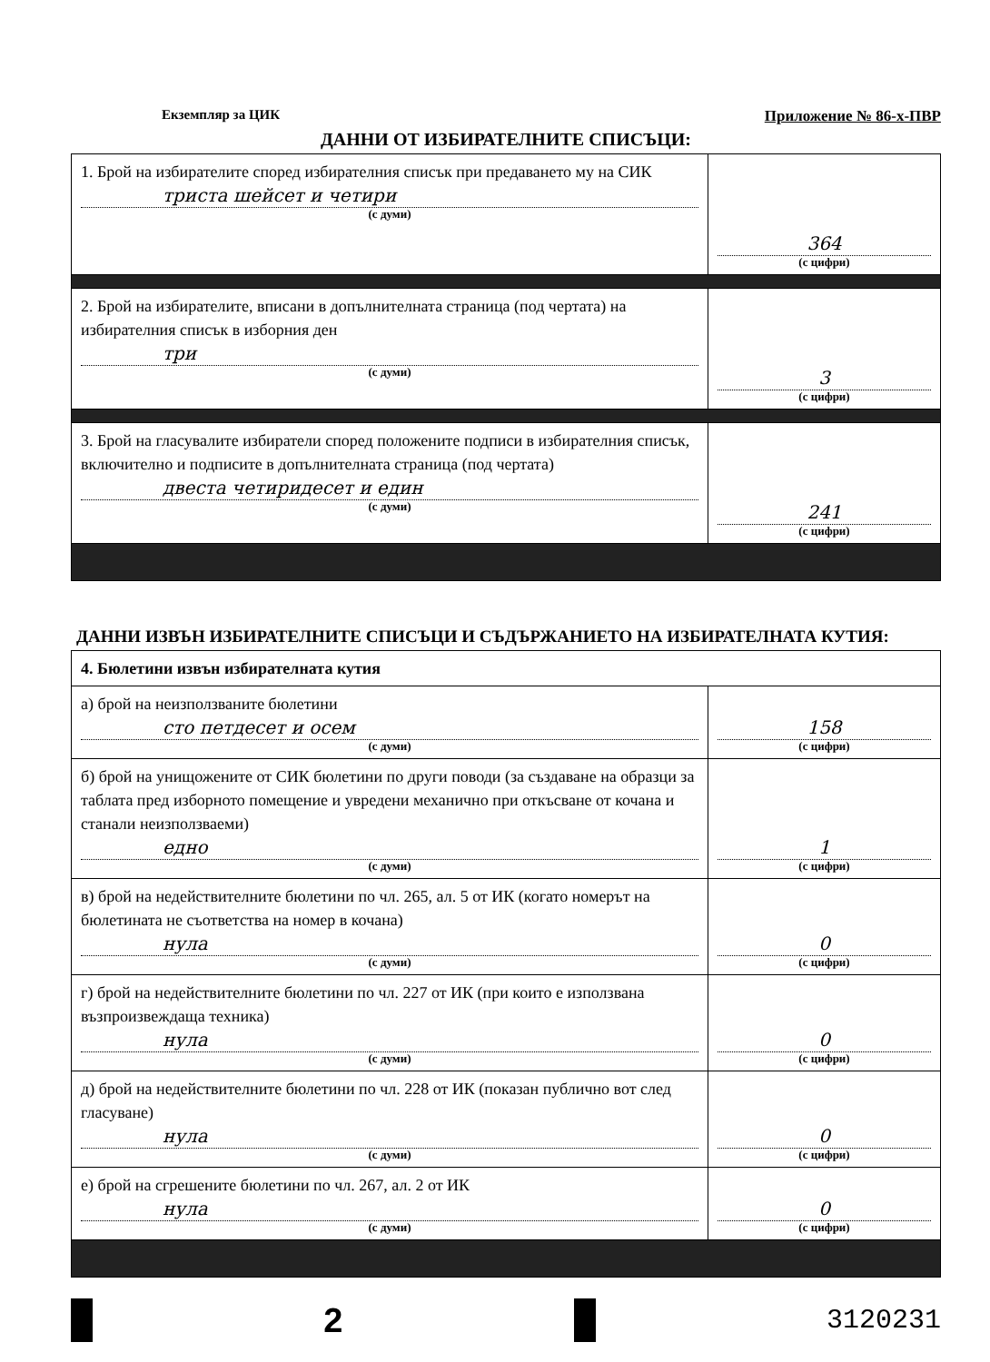Екземпляр за ЦИК Приложение № 86-х-ПВР
ДАННИ ОТ ИЗБИРАТЕЛНИТЕ СПИСЪЦИ:
| 1. Брой на избирателите според избирателния списък при предаването му на СИК триста шейсет и четири (с думи) | 364 (с цифри) |
| 2. Брой на избирателите, вписани в допълнителната страница (под чертата) на избирателния списък в изборния ден три (с думи) | 3 (с цифри) |
| 3. Брой на гласувалите избиратели според положените подписи в избирателния списък, включително и подписите в допълнителната страница (под чертата) двеста четиридесет и един (с думи) | 241 (с цифри) |
ДАННИ ИЗВЪН ИЗБИРАТЕЛНИТЕ СПИСЪЦИ И СЪДЪРЖАНИЕТО НА ИЗБИРАТЕЛНАТА КУТИЯ:
| 4. Бюлетини извън избирателната кутия | |
| а) брой на неизползваните бюлетини сто петдесет и осем (с думи) | 158 (с цифри) |
| б) брой на унищожените от СИК бюлетини по други поводи (за създаване на образци за таблата пред изборното помещение и увредени механично при откъсване от кочана и станали неизползваеми) едно (с думи) | 1 (с цифри) |
| в) брой на недействителните бюлетини по чл. 265, ал. 5 от ИК (когато номерът на бюлетината не съответства на номер в кочана) нула (с думи) | 0 (с цифри) |
| г) брой на недействителните бюлетини по чл. 227 от ИК (при които е използвана възпроизвеждаща техника) нула (с думи) | 0 (с цифри) |
| д) брой на недействителните бюлетини по чл. 228 от ИК (показан публично вот след гласуване) нула (с думи) | 0 (с цифри) |
| е) брой на сгрешените бюлетини по чл. 267, ал. 2 от ИК нула (с думи) | 0 (с цифри) |
2
3120231